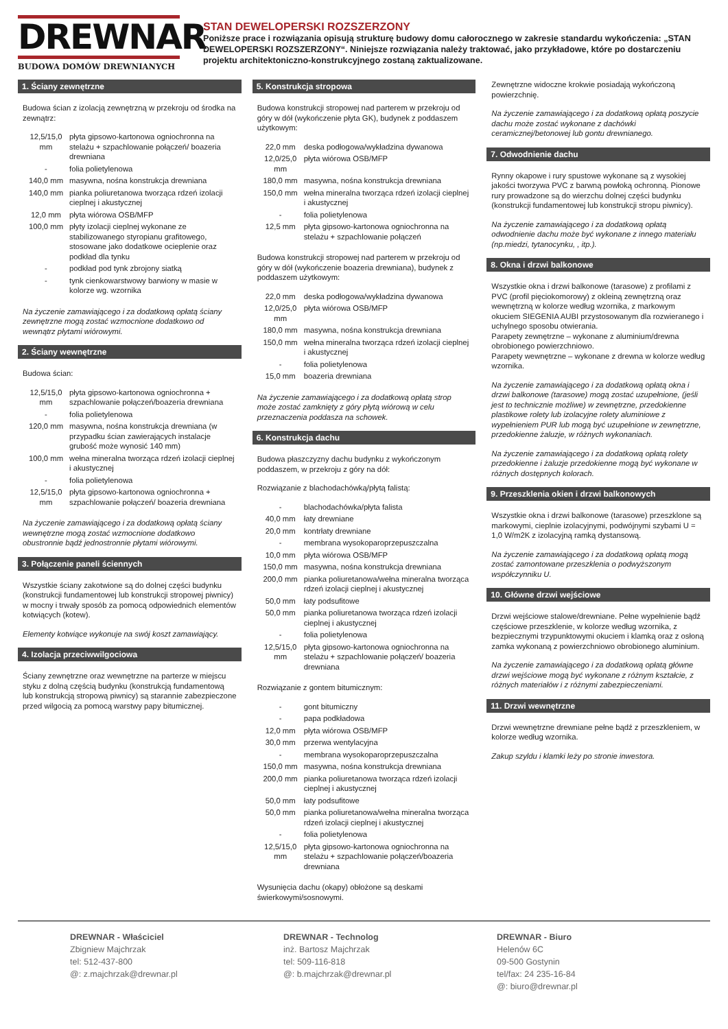DREWNAR
BUDOWA DOMÓW DREWNIANYCH
STAN DEWELOPERSKI ROZSZERZONY
Poniższe prace i rozwiązania opisują strukturę budowy domu całorocznego w zakresie standardu wykończenia: „STAN DEWELOPERSKI ROZSZERZONY“. Niniejsze rozwiązania należy traktować, jako przykładowe, które po dostarczeniu projektu architektoniczno-konstrukcyjnego zostaną zaktualizowane.
1. Ściany zewnętrzne
Budowa ścian z izolacją zewnętrzną w przekroju od środka na zewnątrz:
| 12,5/15,0 mm | płyta gipsowo-kartonowa ogniochronna na stelażu + szpachlowanie połączeń/ boazeria drewniana |
| - | folia polietylenowa |
| 140,0 mm | masywna, nośna konstrukcja drewniana |
| 140,0 mm | pianka poliuretanowa tworząca rdzeń izolacji cieplnej i akustycznej |
| 12,0 mm | płyta wiórowa OSB/MFP |
| 100,0 mm | płyty izolacji cieplnej wykonane ze stabilizowanego styropianu grafitowego, stosowane jako dodatkowe ocieplenie oraz podkład dla tynku |
| - | podkład pod tynk zbrojony siatką |
| - | tynk cienkowarstwowy barwiony w masie w kolorze wg. wzornika |
Na życzenie zamawiającego i za dodatkową opłatą ściany zewnętrzne mogą zostać wzmocnione dodatkowo od wewnątrz płytami wiórowymi.
2. Ściany wewnętrzne
Budowa ścian:
| 12,5/15,0 mm | płyta gipsowo-kartonowa ogniochronna + szpachlowanie połączeń/boazeria drewniana |
| - | folia polietylenowa |
| 120,0 mm | masywna, nośna konstrukcja drewniana (w przypadku ścian zawierających instalacje grubość może wynosić 140 mm) |
| 100,0 mm | wełna mineralna tworząca rdzeń izolacji cieplnej i akustycznej |
| - | folia polietylenowa |
| 12,5/15,0 mm | płyta gipsowo-kartonowa ogniochronna + szpachlowanie połączeń/ boazeria drewniana |
Na życzenie zamawiającego i za dodatkową opłatą ściany wewnętrzne mogą zostać wzmocnione dodatkowo obustronnie bądź jednostronnie płytami wiórowymi.
3. Połączenie paneli ściennych
Wszystkie ściany zakotwione są do dolnej części budynku (konstrukcji fundamentowej lub konstrukcji stropowej piwnicy) w mocny i trwały sposób za pomocą odpowiednich elementów kotwiących (kotew).
Elementy kotwiące wykonuje na swój koszt zamawiający.
4. Izolacja przeciwwilgociowa
Ściany zewnętrzne oraz wewnętrzne na parterze w miejscu styku z dolną częścią budynku (konstrukcją fundamentową lub konstrukcją stropową piwnicy) są starannie zabezpieczone przed wilgocią za pomocą warstwy papy bitumicznej.
5. Konstrukcja stropowa
Budowa konstrukcji stropowej nad parterem w przekroju od góry w dół (wykończenie płyta GK), budynek z poddaszem użytkowym:
| 22,0 mm | deska podłogowa/wykładzina dywanowa |
| 12,0/25,0 mm | płyta wiórowa OSB/MFP |
| 180,0 mm | masywna, nośna konstrukcja drewniana |
| 150,0 mm | wełna mineralna tworząca rdzeń izolacji cieplnej i akustycznej |
| - | folia polietylenowa |
| 12,5 mm | płyta gipsowo-kartonowa ogniochronna na stelażu + szpachlowanie połączeń |
Budowa konstrukcji stropowej nad parterem w przekroju od góry w dół (wykończenie boazeria drewniana), budynek z poddaszem użytkowym:
| 22,0 mm | deska podłogowa/wykładzina dywanowa |
| 12,0/25,0 mm | płyta wiórowa OSB/MFP |
| 180,0 mm | masywna, nośna konstrukcja drewniana |
| 150,0 mm | wełna mineralna tworząca rdzeń izolacji cieplnej i akustycznej |
| - | folia polietylenowa |
| 15,0 mm | boazeria drewniana |
Na życzenie zamawiającego i za dodatkową opłatą strop może zostać zamknięty z góry płytą wiórową w celu przeznaczenia poddasza na schowek.
6. Konstrukcja dachu
Budowa płaszczyzny dachu budynku z wykończonym poddaszem, w przekroju z góry na dół:
Rozwiązanie z blachodachówką/płytą falistą:
| - | blachodachówka/płyta falista |
| 40,0 mm | łaty drewniane |
| 20,0 mm | kontrłaty drewniane |
| - | membrana wysokoparoprzepuszczalna |
| 10,0 mm | płyta wiórowa OSB/MFP |
| 150,0 mm | masywna, nośna konstrukcja drewniana |
| 200,0 mm | pianka poliuretanowa/wełna mineralna tworząca rdzeń izolacji cieplnej i akustycznej |
| 50,0 mm | łaty podsufitowe |
| 50,0 mm | pianka poliuretanowa tworząca rdzeń izolacji cieplnej i akustycznej |
| - | folia polietylenowa |
| 12,5/15,0 mm | płyta gipsowo-kartonowa ogniochronna na stelażu + szpachlowanie połączeń/ boazeria drewniana |
Rozwiązanie z gontem bitumicznym:
| - | gont bitumiczny |
| - | papa podkładowa |
| 12,0 mm | płyta wiórowa OSB/MFP |
| 30,0 mm | przerwa wentylacyjna |
| - | membrana wysokoparoprzepuszczalna |
| 150,0 mm | masywna, nośna konstrukcja drewniana |
| 200,0 mm | pianka poliuretanowa tworząca rdzeń izolacji cieplnej i akustycznej |
| 50,0 mm | łaty podsufitowe |
| 50,0 mm | pianka poliuretanowa/wełna mineralna tworząca rdzeń izolacji cieplnej i akustycznej |
| - | folia polietylenowa |
| 12,5/15,0 mm | płyta gipsowo-kartonowa ogniochronna na stelażu + szpachlowanie połączeń/boazeria drewniana |
Wysunięcia dachu (okapy) obłożone są deskami świerkowymi/sosnowymi.
Zewnętrzne widoczne krokwie posiadają wykończoną powierzchnię.
Na życzenie zamawiającego i za dodatkową opłatą poszycie dachu może zostać wykonane z dachówki ceramicznej/betonowej lub gontu drewnianego.
7. Odwodnienie dachu
Rynny okapowe i rury spustowe wykonane są z wysokiej jakości tworzywa PVC z barwną powłoką ochronną. Pionowe rury prowadzone są do wierzchu dolnej części budynku (konstrukcji fundamentowej lub konstrukcji stropu piwnicy).
Na życzenie zamawiającego i za dodatkową opłatą odwodnienie dachu może być wykonane z innego materiału (np.miedzi, tytanocynku, , itp.).
8. Okna i drzwi balkonowe
Wszystkie okna i drzwi balkonowe (tarasowe) z profilami z PVC (profil pięciokomorowy) z okleiną zewnętrzną oraz wewnętrzną w kolorze według wzornika, z markowym okuciem SIEGENIA AUBI przystosowanym dla rozwieranego i uchylnego sposobu otwierania.
Parapety zewnętrzne – wykonane z aluminium/drewna obrobionego powierzchniowo.
Parapety wewnętrzne – wykonane z drewna w kolorze według wzornika.
Na życzenie zamawiającego i za dodatkową opłatą okna i drzwi balkonowe (tarasowe) mogą zostać uzupełnione, (jeśli jest to technicznie możliwe) w zewnętrzne, przedokienne plastikowe rolety lub izolacyjne rolety aluminiowe z wypełnieniem PUR lub mogą być uzupełnione w zewnętrzne, przedokienne żaluzje, w różnych wykonaniach.
Na życzenie zamawiającego i za dodatkową opłatą rolety przedokienne i żaluzje przedokienne mogą być wykonane w różnych dostępnych kolorach.
9. Przeszklenia okien i drzwi balkonowych
Wszystkie okna i drzwi balkonowe (tarasowe) przeszklone są markowymi, cieplnie izolacyjnymi, podwójnymi szybami U = 1,0 W/m2K z izolacyjną ramką dystansową.
Na życzenie zamawiającego i za dodatkową opłatą mogą zostać zamontowane przeszklenia o podwyższonym współczynniku U.
10. Główne drzwi wejściowe
Drzwi wejściowe stalowe/drewniane. Pełne wypełnienie bądź częściowe przeszklenie, w kolorze według wzornika, z bezpiecznymi trzypunktowymi okuciem i klamką oraz z osłoną zamka wykonaną z powierzchniowo obrobionego aluminium.
Na życzenie zamawiającego i za dodatkową opłatą główne drzwi wejściowe mogą być wykonane z różnym kształcie, z różnych materiałów i z różnymi zabezpieczeniami.
11. Drzwi wewnętrzne
Drzwi wewnętrzne drewniane pełne bądź z przeszkleniem, w kolorze według wzornika.
Zakup szyldu i klamki leży po stronie inwestora.
DREWNAR - Właściciel
Zbigniew Majchrzak
tel: 512-437-800
@: z.majchrzak@drewnar.pl
DREWNAR - Technolog
inż. Bartosz Majchrzak
tel: 509-116-818
@: b.majchrzak@drewnar.pl
DREWNAR - Biuro
Helenów 6C
09-500 Gostynin
tel/fax: 24 235-16-84
@: biuro@drewnar.pl